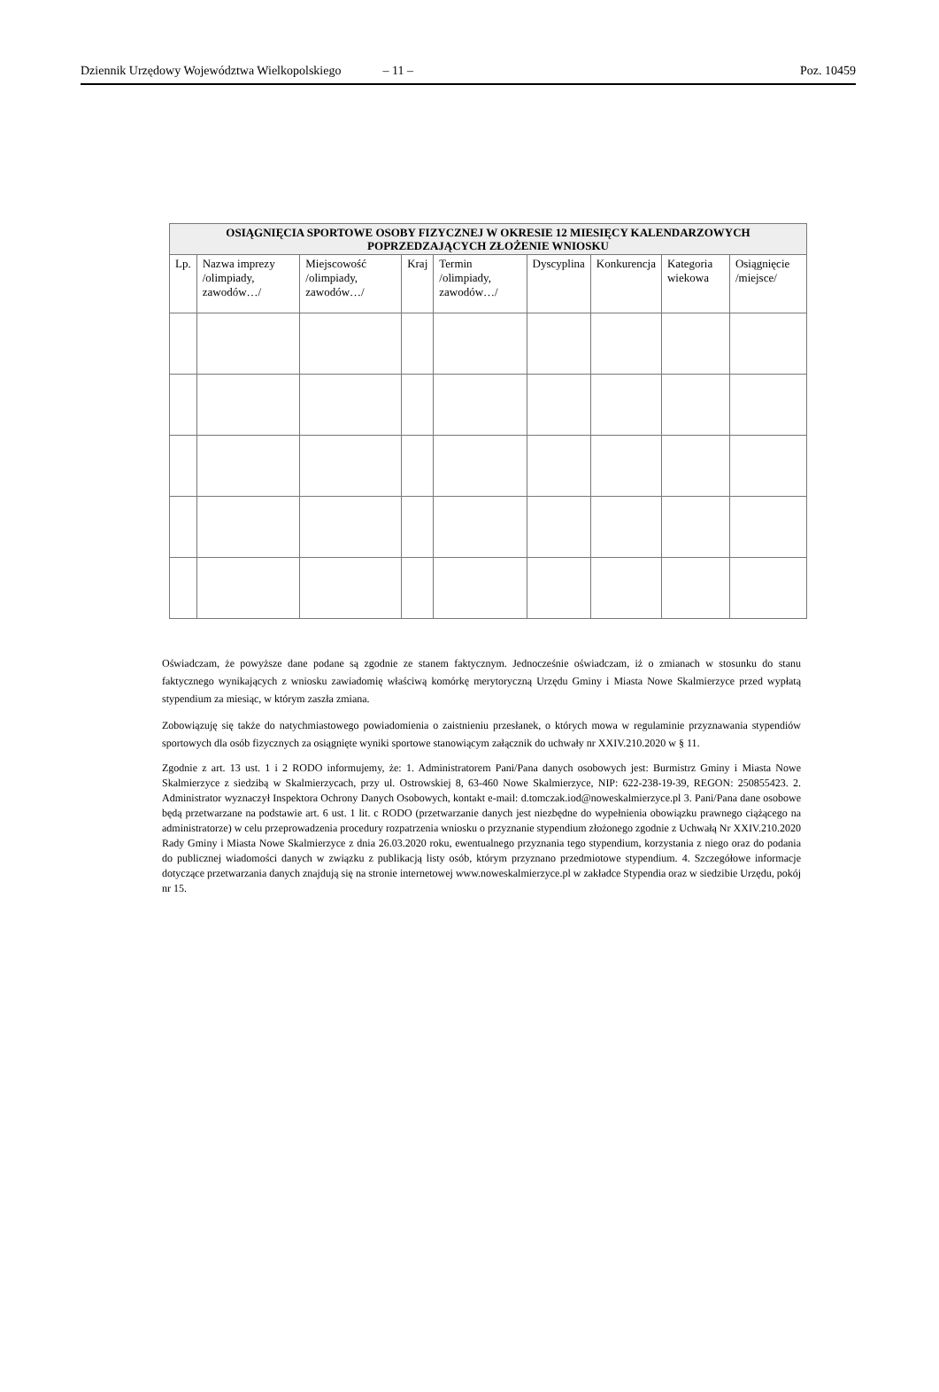Dziennik Urzędowy Województwa Wielkopolskiego – 11 – Poz. 10459
| OSIĄGNIĘCIA SPORTOWE OSOBY FIZYCZNEJ W OKRESIE 12 MIESIĘCY KALENDARZOWYCH POPRZEDZAJĄCYCH ZŁOŻENIE WNIOSKU | | | | | | | | |
| --- | --- | --- | --- | --- | --- | --- | --- | --- |
| Lp. | Nazwa imprezy /olimpiady, zawodów…/ | Miejscowość /olimpiady, zawodów…/ | Kraj | Termin /olimpiady, zawodów…/ | Dyscyplina | Konkurencja | Kategoria wiekowa | Osiągnięcie /miejsce/ |
Oświadczam, że powyższe dane podane są zgodnie ze stanem faktycznym. Jednocześnie oświadczam, iż o zmianach w stosunku do stanu faktycznego wynikających z wniosku zawiadomię właściwą komórkę merytoryczną Urzędu Gminy i Miasta Nowe Skalmierzyce przed wypłatą stypendium za miesiąc, w którym zaszła zmiana.
Zobowiązuję się także do natychmiastowego powiadomienia o zaistnieniu przesłanek, o których mowa w regulaminie przyznawania stypendiów sportowych dla osób fizycznych za osiągnięte wyniki sportowe stanowiącym załącznik do uchwały nr XXIV.210.2020 w § 11.
Zgodnie z art. 13 ust. 1 i 2 RODO informujemy, że: 1. Administratorem Pani/Pana danych osobowych jest: Burmistrz Gminy i Miasta Nowe Skalmierzyce z siedzibą w Skalmierzycach, przy ul. Ostrowskiej 8, 63-460 Nowe Skalmierzyce, NIP: 622-238-19-39, REGON: 250855423. 2. Administrator wyznaczył Inspektora Ochrony Danych Osobowych, kontakt e-mail: d.tomczak.iod@noweskalmierzyce.pl 3. Pani/Pana dane osobowe będą przetwarzane na podstawie art. 6 ust. 1 lit. c RODO (przetwarzanie danych jest niezbędne do wypełnienia obowiązku prawnego ciążącego na administratorze) w celu przeprowadzenia procedury rozpatrzenia wniosku o przyznanie stypendium złożonego zgodnie z Uchwałą Nr XXIV.210.2020 Rady Gminy i Miasta Nowe Skalmierzyce z dnia 26.03.2020 roku, ewentualnego przyznania tego stypendium, korzystania z niego oraz do podania do publicznej wiadomości danych w związku z publikacją listy osób, którym przyznano przedmiotowe stypendium. 4. Szczegółowe informacje dotyczące przetwarzania danych znajdują się na stronie internetowej www.noweskalmierzyce.pl w zakładce Stypendia oraz w siedzibie Urzędu, pokój nr 15.